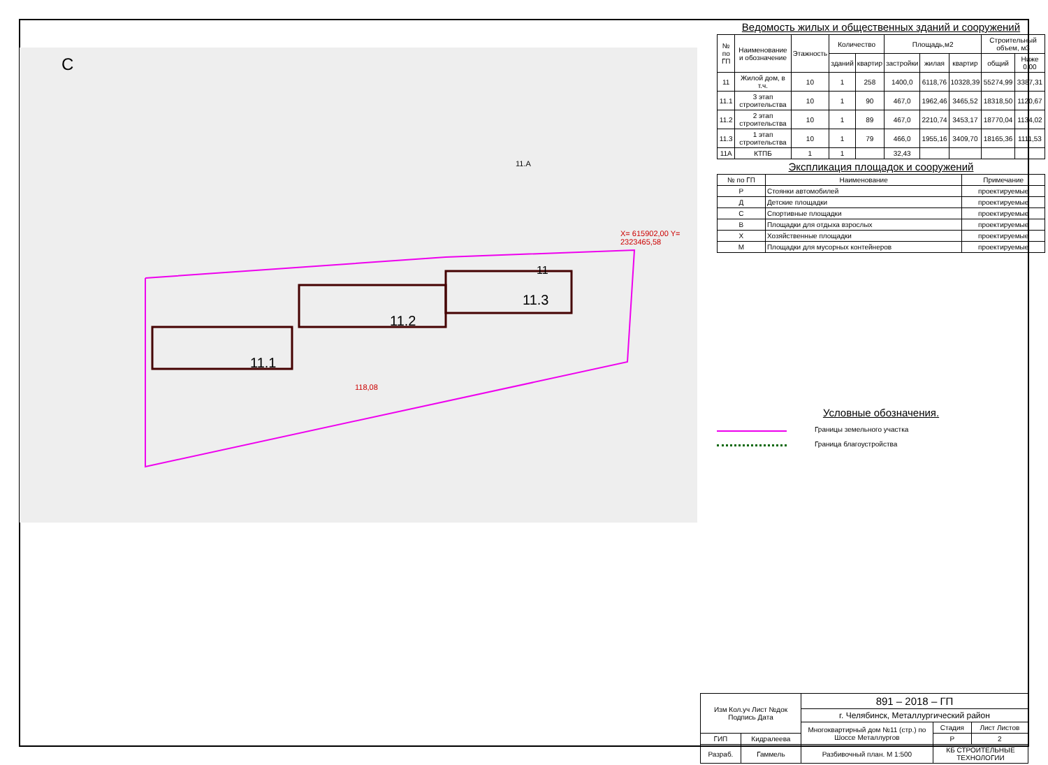С
11.1
11.2
11.3
11
11.А
118,08
X= 615902,00 Y= 2323465,58
Ведомость жилых и общественных зданий и сооружений
| № по ГП | Наименование и обозначение | Этажность | Количество | | Площадь,м2 | | | Строительный объем, м3 | |
| --- | --- | --- | --- | --- | --- | --- | --- | --- | --- |
| | | | зданий | квартир | застройки | жилая | квартир | общий | Ниже 0,00 |
| 11 | Жилой дом, в т.ч. | 10 | 1 | 258 | 1400,0 | 6118,76 | 10328,39 | 55274,99 | 3387,31 |
| 11.1 | 3 этап строительства | 10 | 1 | 90 | 467,0 | 1962,46 | 3465,52 | 18318,50 | 1120,67 |
| 11.2 | 2 этап строительства | 10 | 1 | 89 | 467,0 | 2210,74 | 3453,17 | 18770,04 | 1134,02 |
| 11.3 | 1 этап строительства | 10 | 1 | 79 | 466,0 | 1955,16 | 3409,70 | 18165,36 | 1111,53 |
| 11А | КТПБ | 1 | 1 | | 32,43 | | | | |
Экспликация площадок и сооружений
| № по ГП | Наименование | Примечание |
| --- | --- | --- |
| Р | Стоянки автомобилей | проектируемые |
| Д | Детские площадки | проектируемые |
| С | Спортивные площадки | проектируемые |
| В | Площадки для отдыха взрослых | проектируемые |
| Х | Хозяйственные площадки | проектируемые |
| М | Площадки для мусорных контейнеров | проектируемые |
Условные обозначения.
Границы земельного участка
Граница благоустройства
| Изм Кол.уч Лист №док Подпись Дата | | 891 – 2018 – ГП | | |
| | | г. Челябинск, Металлургический район | | |
| | | Многоквартирный дом №11 (стр.) по Шоссе Металлургов | Стадия | Лист Листов |
| ГИП | Кидралеева | | Р | 2 |
| Разраб. | Гаммель | Разбивочный план. М 1:500 | КБ СТРОИТЕЛЬНЫЕ ТЕХНОЛОГИИ | |